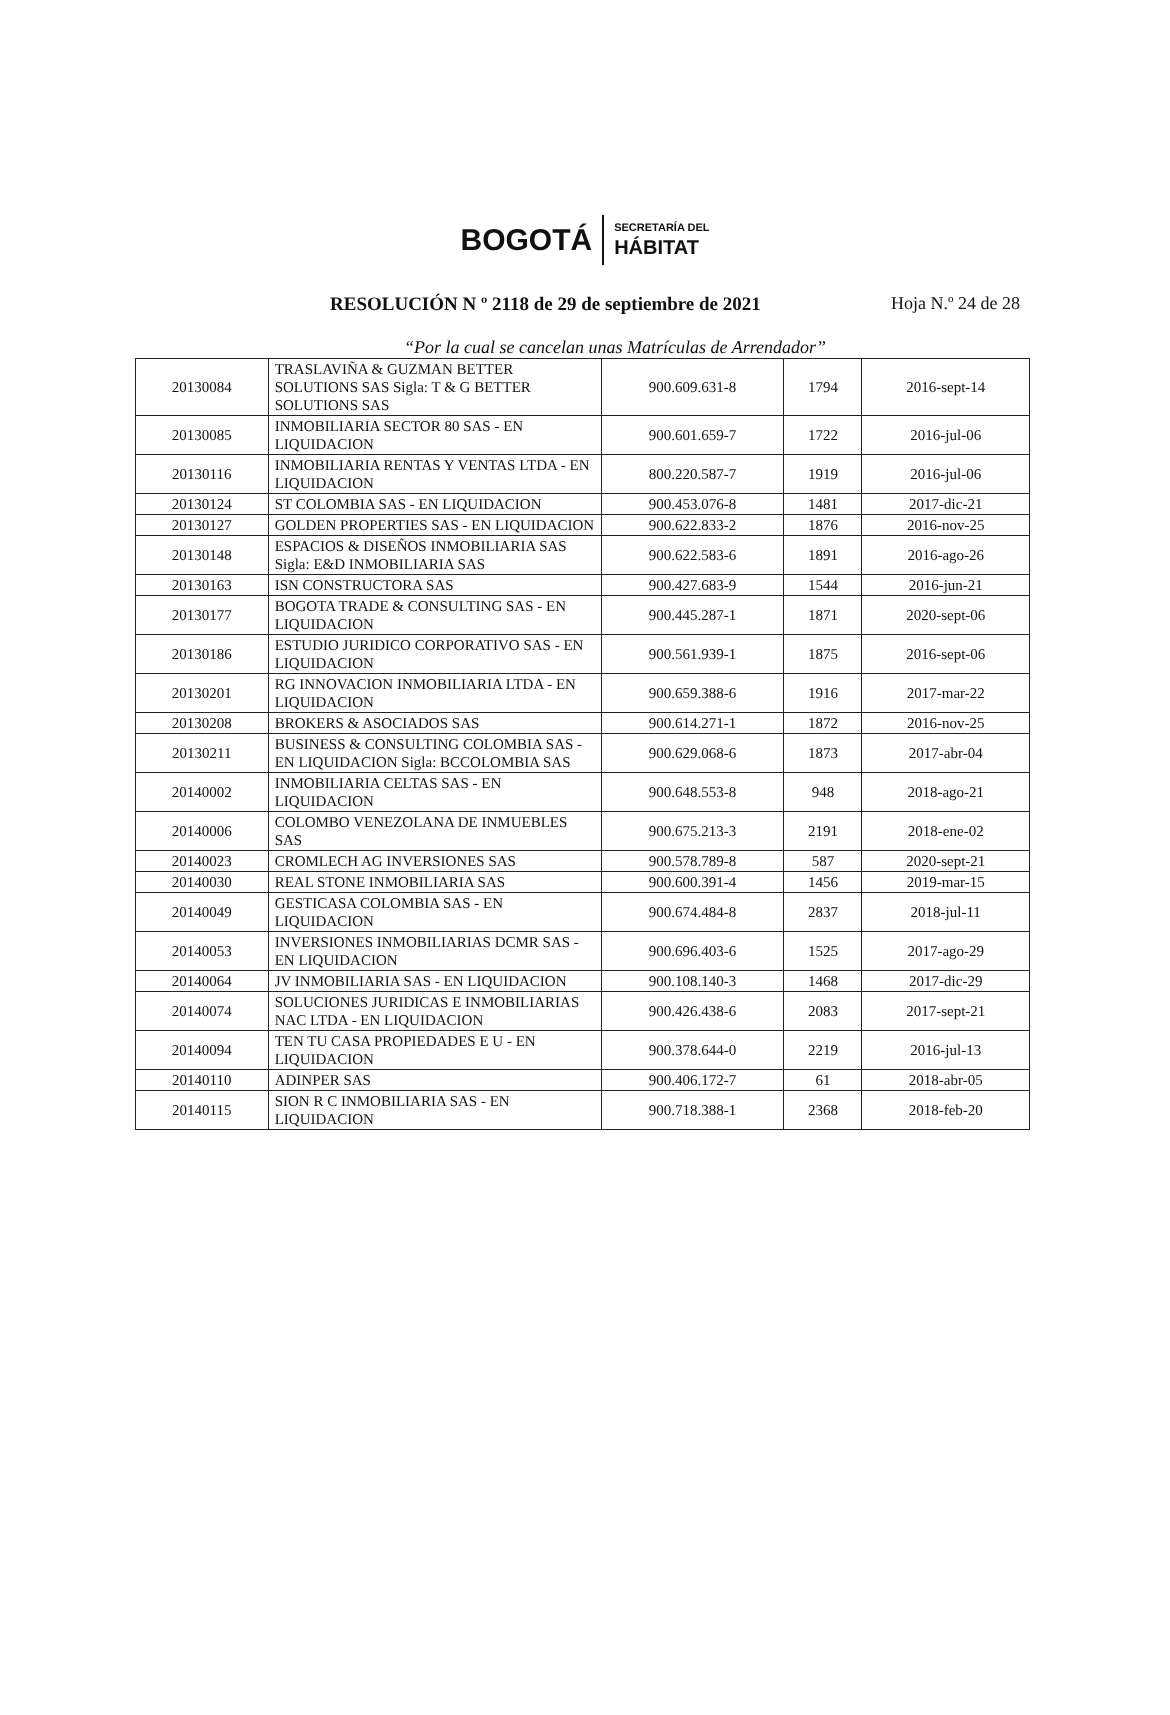BOGOTÁ SECRETARÍA DEL
HÁBITAT
RESOLUCIÓN N º 2118 de 29 de septiembre de 2021 Hoja N.º 24 de 28
“Por la cual se cancelan unas Matrículas de Arrendador”
| 20130084 | TRASLAVIÑA & GUZMAN BETTER SOLUTIONS SAS Sigla: T & G BETTER SOLUTIONS SAS | 900.609.631-8 | 1794 | 2016-sept-14 |
| 20130085 | INMOBILIARIA SECTOR 80 SAS - EN LIQUIDACION | 900.601.659-7 | 1722 | 2016-jul-06 |
| 20130116 | INMOBILIARIA RENTAS Y VENTAS LTDA - EN LIQUIDACION | 800.220.587-7 | 1919 | 2016-jul-06 |
| 20130124 | ST COLOMBIA SAS - EN LIQUIDACION | 900.453.076-8 | 1481 | 2017-dic-21 |
| 20130127 | GOLDEN PROPERTIES SAS - EN LIQUIDACION | 900.622.833-2 | 1876 | 2016-nov-25 |
| 20130148 | ESPACIOS & DISEÑOS INMOBILIARIA SAS Sigla: E&D INMOBILIARIA SAS | 900.622.583-6 | 1891 | 2016-ago-26 |
| 20130163 | ISN CONSTRUCTORA SAS | 900.427.683-9 | 1544 | 2016-jun-21 |
| 20130177 | BOGOTA TRADE & CONSULTING SAS - EN LIQUIDACION | 900.445.287-1 | 1871 | 2020-sept-06 |
| 20130186 | ESTUDIO JURIDICO CORPORATIVO SAS - EN LIQUIDACION | 900.561.939-1 | 1875 | 2016-sept-06 |
| 20130201 | RG INNOVACION INMOBILIARIA LTDA - EN LIQUIDACION | 900.659.388-6 | 1916 | 2017-mar-22 |
| 20130208 | BROKERS & ASOCIADOS SAS | 900.614.271-1 | 1872 | 2016-nov-25 |
| 20130211 | BUSINESS & CONSULTING COLOMBIA SAS - EN LIQUIDACION Sigla: BCCOLOMBIA SAS | 900.629.068-6 | 1873 | 2017-abr-04 |
| 20140002 | INMOBILIARIA CELTAS SAS - EN LIQUIDACION | 900.648.553-8 | 948 | 2018-ago-21 |
| 20140006 | COLOMBO VENEZOLANA DE INMUEBLES SAS | 900.675.213-3 | 2191 | 2018-ene-02 |
| 20140023 | CROMLECH AG INVERSIONES SAS | 900.578.789-8 | 587 | 2020-sept-21 |
| 20140030 | REAL STONE INMOBILIARIA SAS | 900.600.391-4 | 1456 | 2019-mar-15 |
| 20140049 | GESTICASA COLOMBIA SAS - EN LIQUIDACION | 900.674.484-8 | 2837 | 2018-jul-11 |
| 20140053 | INVERSIONES INMOBILIARIAS DCMR SAS - EN LIQUIDACION | 900.696.403-6 | 1525 | 2017-ago-29 |
| 20140064 | JV INMOBILIARIA SAS - EN LIQUIDACION | 900.108.140-3 | 1468 | 2017-dic-29 |
| 20140074 | SOLUCIONES JURIDICAS E INMOBILIARIAS NAC LTDA - EN LIQUIDACION | 900.426.438-6 | 2083 | 2017-sept-21 |
| 20140094 | TEN TU CASA PROPIEDADES E U - EN LIQUIDACION | 900.378.644-0 | 2219 | 2016-jul-13 |
| 20140110 | ADINPER SAS | 900.406.172-7 | 61 | 2018-abr-05 |
| 20140115 | SION R C INMOBILIARIA SAS - EN LIQUIDACION | 900.718.388-1 | 2368 | 2018-feb-20 |